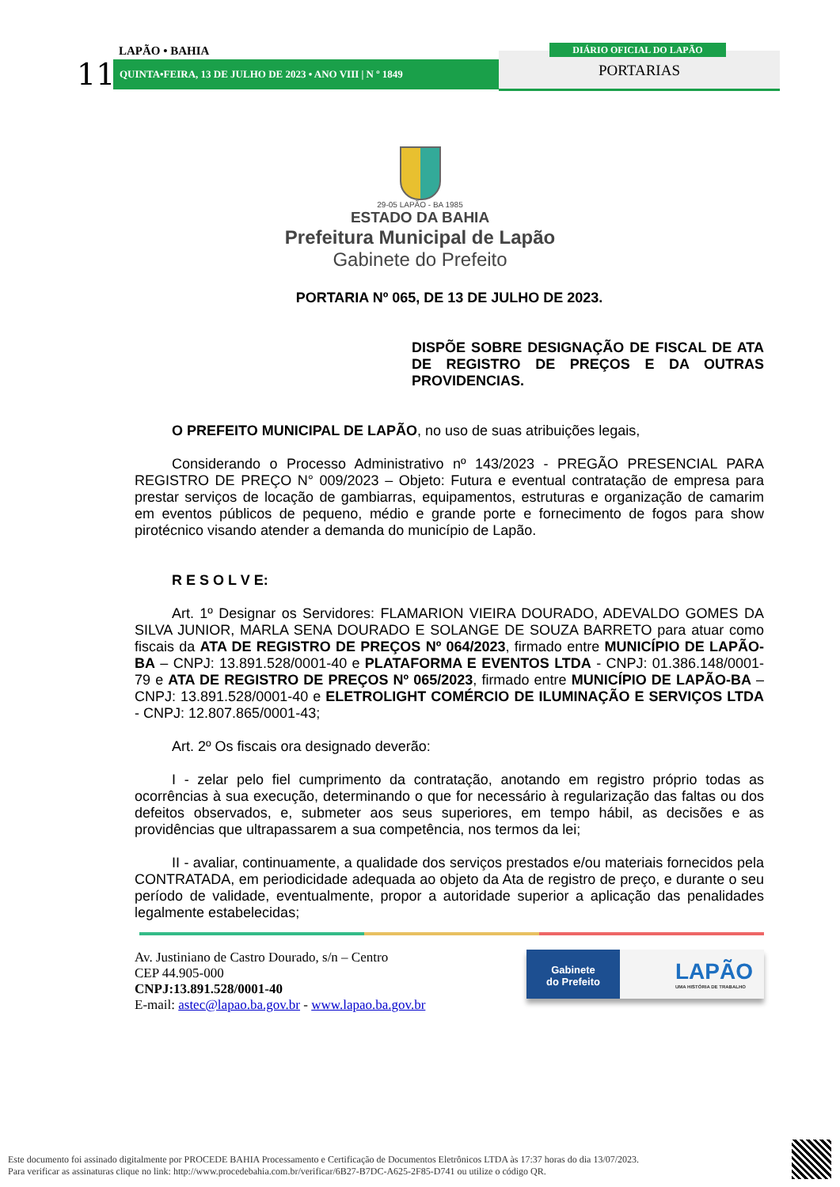LAPÃO • BAHIA
11 QUINTA•FEIRA, 13 DE JULHO DE 2023 • ANO VIII | N º 1849
DIÁRIO OFICIAL DO LAPÃO
PORTARIAS
29-05 LAPÃO - BA 1985
ESTADO DA BAHIA
Prefeitura Municipal de Lapão
Gabinete do Prefeito
PORTARIA Nº 065, DE 13 DE JULHO DE 2023.
DISPÕE SOBRE DESIGNAÇÃO DE FISCAL DE ATA DE REGISTRO DE PREÇOS E DA OUTRAS PROVIDENCIAS.
O PREFEITO MUNICIPAL DE LAPÃO, no uso de suas atribuições legais,
Considerando o Processo Administrativo nº 143/2023 - PREGÃO PRESENCIAL PARA REGISTRO DE PREÇO N° 009/2023 – Objeto: Futura e eventual contratação de empresa para prestar serviços de locação de gambiarras, equipamentos, estruturas e organização de camarim em eventos públicos de pequeno, médio e grande porte e fornecimento de fogos para show pirotécnico visando atender a demanda do município de Lapão.
R E S O L V E:
Art. 1º Designar os Servidores: FLAMARION VIEIRA DOURADO, ADEVALDO GOMES DA SILVA JUNIOR, MARLA SENA DOURADO E SOLANGE DE SOUZA BARRETO para atuar como fiscais da ATA DE REGISTRO DE PREÇOS Nº 064/2023, firmado entre MUNICÍPIO DE LAPÃO-BA – CNPJ: 13.891.528/0001-40 e PLATAFORMA E EVENTOS LTDA - CNPJ: 01.386.148/0001-79 e ATA DE REGISTRO DE PREÇOS Nº 065/2023, firmado entre MUNICÍPIO DE LAPÃO-BA – CNPJ: 13.891.528/0001-40 e ELETROLIGHT COMÉRCIO DE ILUMINAÇÃO E SERVIÇOS LTDA - CNPJ: 12.807.865/0001-43;
Art. 2º Os fiscais ora designado deverão:
I - zelar pelo fiel cumprimento da contratação, anotando em registro próprio todas as ocorrências à sua execução, determinando o que for necessário à regularização das faltas ou dos defeitos observados, e, submeter aos seus superiores, em tempo hábil, as decisões e as providências que ultrapassarem a sua competência, nos termos da lei;
II - avaliar, continuamente, a qualidade dos serviços prestados e/ou materiais fornecidos pela CONTRATADA, em periodicidade adequada ao objeto da Ata de registro de preço, e durante o seu período de validade, eventualmente, propor a autoridade superior a aplicação das penalidades legalmente estabelecidas;
Av. Justiniano de Castro Dourado, s/n – Centro
CEP 44.905-000
CNPJ:13.891.528/0001-40
E-mail: astec@lapao.ba.gov.br - www.lapao.ba.gov.br
Gabinete
do Prefeito
LAPÃO
UMA HISTÓRIA DE TRABALHO
Este documento foi assinado digitalmente por PROCEDE BAHIA Processamento e Certificação de Documentos Eletrônicos LTDA às 17:37 horas do dia 13/07/2023.
Para verificar as assinaturas clique no link: http://www.procedebahia.com.br/verificar/6B27-B7DC-A625-2F85-D741 ou utilize o código QR.